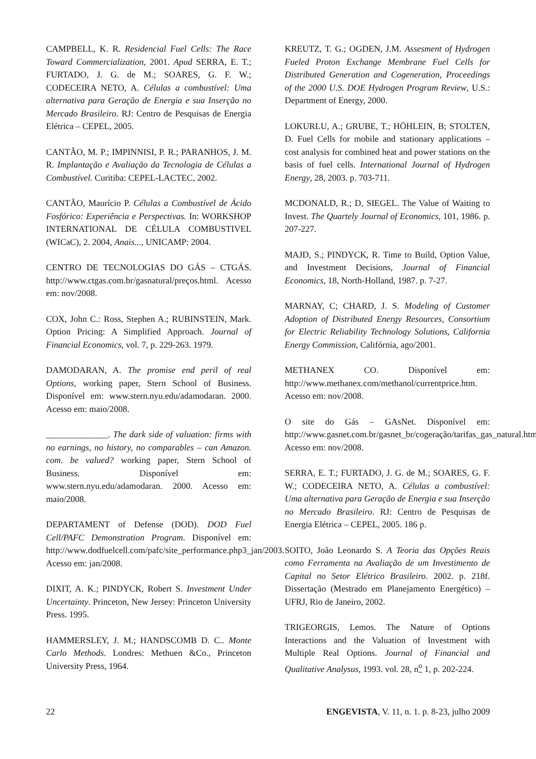CAMPBELL, K. R. Residencial Fuel Cells: The Race Toward Commercialization, 2001. Apud SERRA, E. T.; FURTADO, J. G. de M.; SOARES, G. F. W.; CODECEIRA NETO, A. Células a combustível: Uma alternativa para Geração de Energia e sua Inserção no Mercado Brasileiro. RJ: Centro de Pesquisas de Energia Elétrica – CEPEL, 2005.
CANTÃO, M. P.; IMPINNISI, P. R.; PARANHOS, J. M. R. Implantação e Avaliação da Tecnologia de Células a Combustível. Curitiba: CEPEL-LACTEC, 2002.
CANTÃO, Maurício P. Células a Combustível de Ácido Fosfórico: Experiência e Perspectivas. In: WORKSHOP INTERNATIONAL DE CÉLULA COMBUSTIVEL (WICaC), 2. 2004, Anais..., UNICAMP: 2004.
CENTRO DE TECNOLOGIAS DO GÁS – CTGÁS. http://www.ctgas.com.br/gasnatural/preços.html. Acesso em: nov/2008.
COX, John C.: Ross, Stephen A.; RUBINSTEIN, Mark. Option Pricing: A Simplified Approach. Journal of Financial Economics, vol. 7, p. 229-263. 1979.
DAMODARAN, A. The promise end peril of real Options, working paper, Stern School of Business. Disponível em: www.stern.nyu.edu/adamodaran. 2000. Acesso em: maio/2008.
______________. The dark side of valuation: firms with no earnings, no history, no comparables – can Amazon. com. be valued? working paper, Stern School of Business. Disponível em: www.stern.nyu.edu/adamodaran. 2000. Acesso em: maio/2008.
DEPARTAMENT of Defense (DOD). DOD Fuel Cell/PAFC Demonstration Program. Disponível em: http://www.dodfuelcell.com/pafc/site_performance.php3_jan/2003. Acesso em: jan/2008.
DIXIT, A. K.; PINDYCK, Robert S. Investment Under Uncertainty. Princeton, New Jersey: Princeton University Press. 1995.
HAMMERSLEY, J. M.; HANDSCOMB D. C.. Monte Carlo Methods. Londres: Methuen &Co., Princeton University Press, 1964.
KREUTZ, T. G.; OGDEN, J.M. Assesment of Hydrogen Fueled Proton Exchange Membrane Fuel Cells for Distributed Generation and Cogeneration, Proceedings of the 2000 U.S. DOE Hydrogen Program Review, U.S.: Department of Energy, 2000.
LOKURLU, A.; GRUBE, T.; HÖHLEIN, B; STOLTEN, D. Fuel Cells for mobile and stationary applications – cost analysis for combined heat and power stations on the basis of fuel cells. International Journal of Hydrogen Energy, 28, 2003. p. 703-711.
MCDONALD, R.; D, SIEGEL. The Value of Waiting to Invest. The Quartely Journal of Economics, 101, 1986. p. 207-227.
MAJD, S.; PINDYCK, R. Time to Build, Option Value, and Investment Decisions, Journal of Financial Economics, 18, North-Holland, 1987. p. 7-27.
MARNAY, C; CHARD, J. S. Modeling of Customer Adoption of Distributed Energy Resources, Consortium for Electric Reliability Technology Solutions, California Energy Commission, Califórnia, ago/2001.
METHANEX CO. Disponível em: http://www.methanex.com/methanol/currentprice.htm. Acesso em: nov/2008.
O site do Gás – GAsNet. Disponível em: http://www.gasnet.com.br/gasnet_br/cogeração/tarifas_gas_natural.htm. Acesso em: nov/2008.
SERRA, E. T.; FURTADO, J. G. de M.; SOARES, G. F. W.; CODECEIRA NETO, A. Células a combustível: Uma alternativa para Geração de Energia e sua Inserção no Mercado Brasileiro. RJ: Centro de Pesquisas de Energia Elétrica – CEPEL, 2005. 186 p.
SOITO, João Leonardo S. A Teoria das Opções Reais como Ferramenta na Avaliação de um Investimento de Capital no Setor Elétrico Brasileiro. 2002. p. 218f. Dissertação (Mestrado em Planejamento Energético) – UFRJ, Rio de Janeiro, 2002.
TRIGEORGIS, Lemos. The Nature of Options Interactions and the Valuation of Investment with Multiple Real Options. Journal of Financial and Qualitative Analysus, 1993. vol. 28, n<sup>o</sup> 1, p. 202-224.
22 ENGEVISTA, V. 11, n. 1. p. 8-23, julho 2009